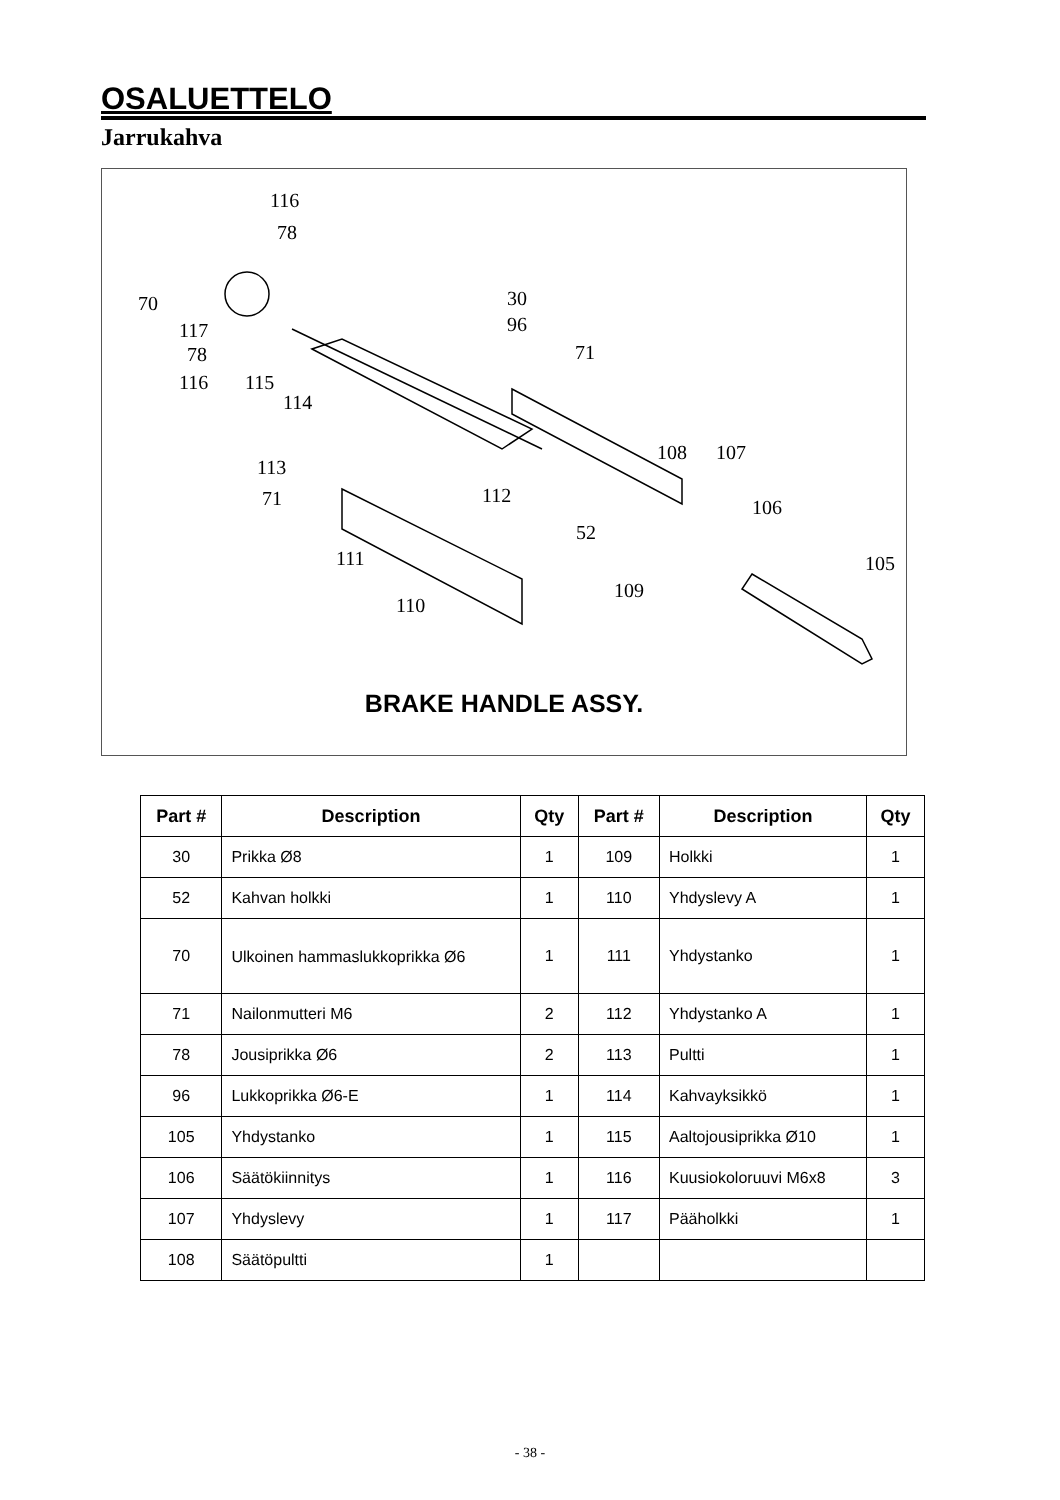OSALUETTELO
Jarrukahva
116
78
70
117
78
116 115
114
30
96
71
113
71 112
108 107
106
52
111 105
109
110
BRAKE HANDLE ASSY.
| Part # | Description | Qty | Part # | Description | Qty |
| --- | --- | --- | --- | --- | --- |
| 30 | Prikka Ø8 | 1 | 109 | Holkki | 1 |
| 52 | Kahvan holkki | 1 | 110 | Yhdyslevy A | 1 |
| 70 | Ulkoinen hammaslukkoprikka Ø6 | 1 | 111 | Yhdystanko | 1 |
| 71 | Nailonmutteri M6 | 2 | 112 | Yhdystanko A | 1 |
| 78 | Jousiprikka Ø6 | 2 | 113 | Pultti | 1 |
| 96 | Lukkoprikka Ø6-E | 1 | 114 | Kahvayksikkö | 1 |
| 105 | Yhdystanko | 1 | 115 | Aaltojousiprikka Ø10 | 1 |
| 106 | Säätökiinnitys | 1 | 116 | Kuusiokoloruuvi M6x8 | 3 |
| 107 | Yhdyslevy | 1 | 117 | Pääholkki | 1 |
| 108 | Säätöpultti | 1 | | | |
- 38 -